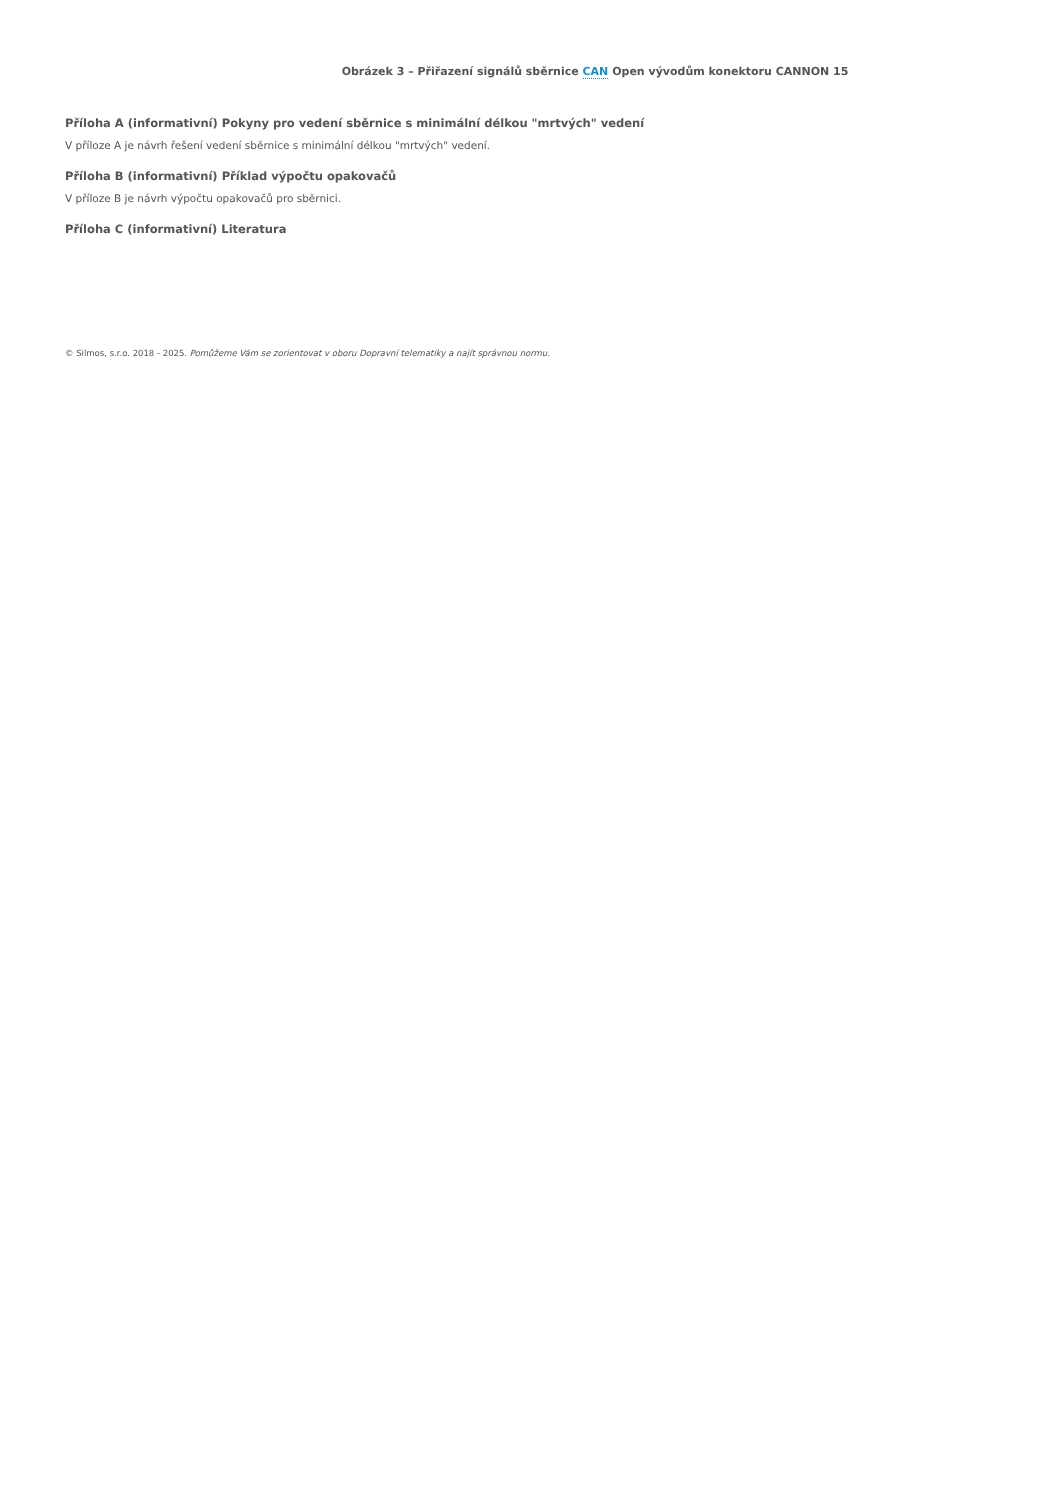Obrázek 3 – Přiřazení signálů sběrnice CAN Open vývodům konektoru CANNON 15
Příloha A (informativní) Pokyny pro vedení sběrnice s minimální délkou "mrtvých" vedení
V příloze A je návrh řešení vedení sběrnice s minimální délkou "mrtvých" vedení.
Příloha B (informativní) Příklad výpočtu opakovačů
V příloze B je návrh výpočtu opakovačů pro sběrnici.
Příloha C (informativní) Literatura
© Silmos, s.r.o. 2018 - 2025. Pomůžeme Vám se zorientovat v oboru Dopravní telematiky a najít správnou normu.